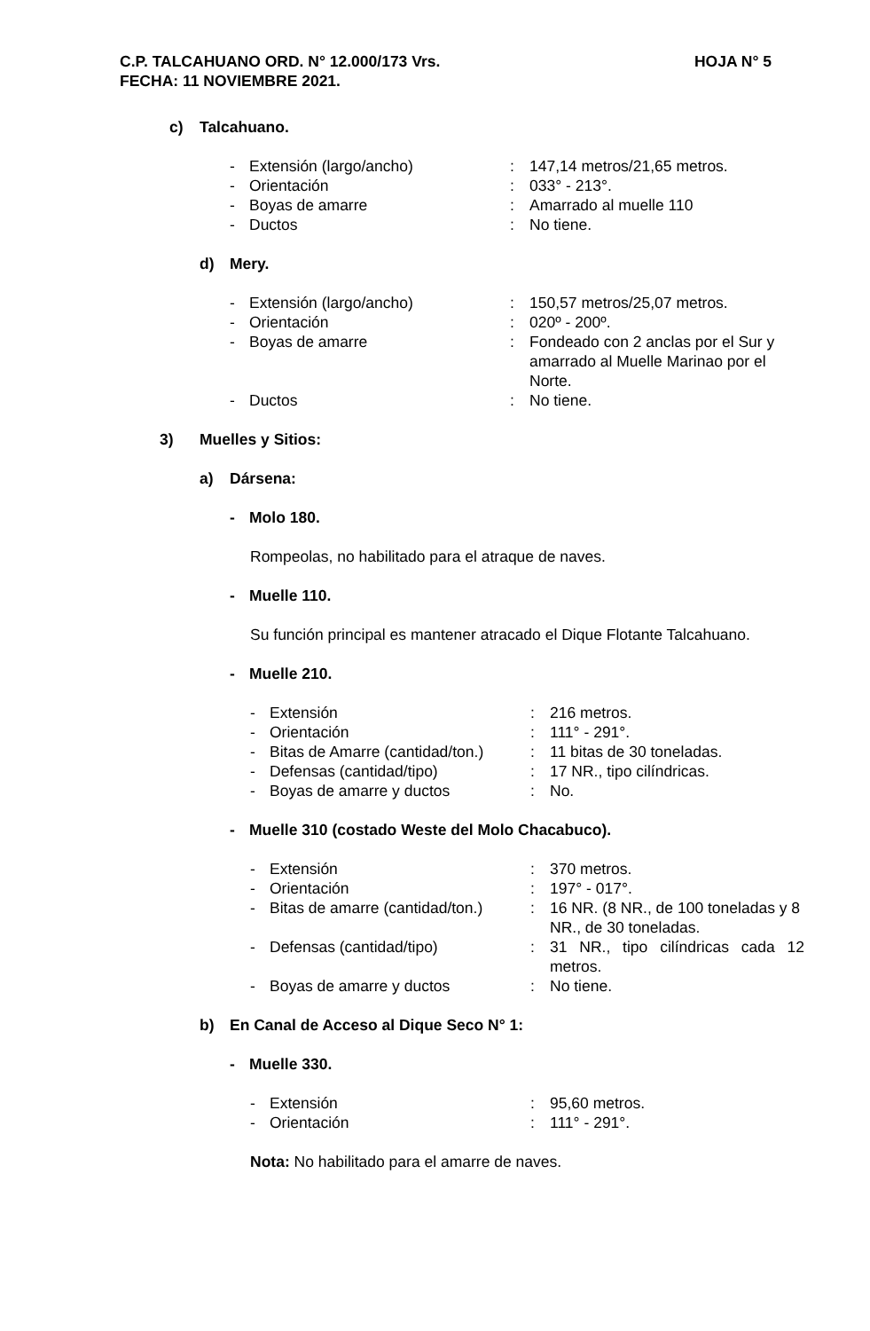HOJA N° 5 C.P. TALCAHUANO ORD. N° 12.000/173 Vrs.
FECHA: 11 NOVIEMBRE 2021.
c) Talcahuano.
- Extensión (largo/ancho): 147,14 metros/21,65 metros.
- Orientación: 033° - 213°.
- Boyas de amarre: Amarrado al muelle 110
- Ductos: No tiene.
d) Mery.
- Extensión (largo/ancho): 150,57 metros/25,07 metros.
- Orientación: 020º - 200º.
- Boyas de amarre: Fondeado con 2 anclas por el Sur y amarrado al Muelle Marinao por el Norte.
- Ductos: No tiene.
3) Muelles y Sitios:
a) Dársena:
- Molo 180.
Rompeolas, no habilitado para el atraque de naves.
- Muelle 110.
Su función principal es mantener atracado el Dique Flotante Talcahuano.
- Muelle 210.
- Extensión: 216 metros.
- Orientación: 111° - 291°.
- Bitas de Amarre (cantidad/ton.): 11 bitas de 30 toneladas.
- Defensas (cantidad/tipo): 17 NR., tipo cilíndricas.
- Boyas de amarre y ductos: No.
- Muelle 310 (costado Weste del Molo Chacabuco).
- Extensión: 370 metros.
- Orientación: 197° - 017°.
- Bitas de amarre (cantidad/ton.): 16 NR. (8 NR., de 100 toneladas y 8 NR., de 30 toneladas.
- Defensas (cantidad/tipo): 31 NR., tipo cilíndricas cada 12 metros.
- Boyas de amarre y ductos: No tiene.
b) En Canal de Acceso al Dique Seco N° 1:
- Muelle 330.
- Extensión: 95,60 metros.
- Orientación: 111° - 291°.
Nota: No habilitado para el amarre de naves.